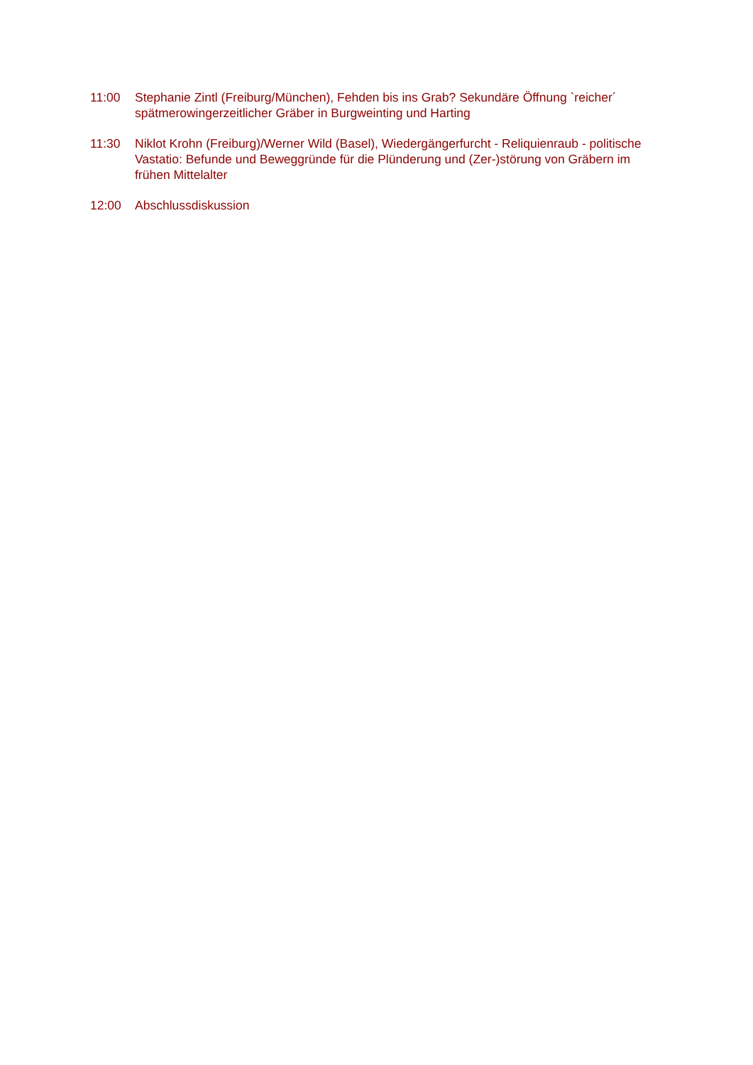11:00 Stephanie Zintl (Freiburg/München), Fehden bis ins Grab? Sekundäre Öffnung `reicher´ spätmerowingerzeitlicher Gräber in Burgweinting und Harting
11:30 Niklot Krohn (Freiburg)/Werner Wild (Basel), Wiedergängerfurcht - Reliquienraub - politische Vastatio: Befunde und Beweggründe für die Plünderung und (Zer-)störung von Gräbern im frühen Mittelalter
12:00 Abschlussdiskussion